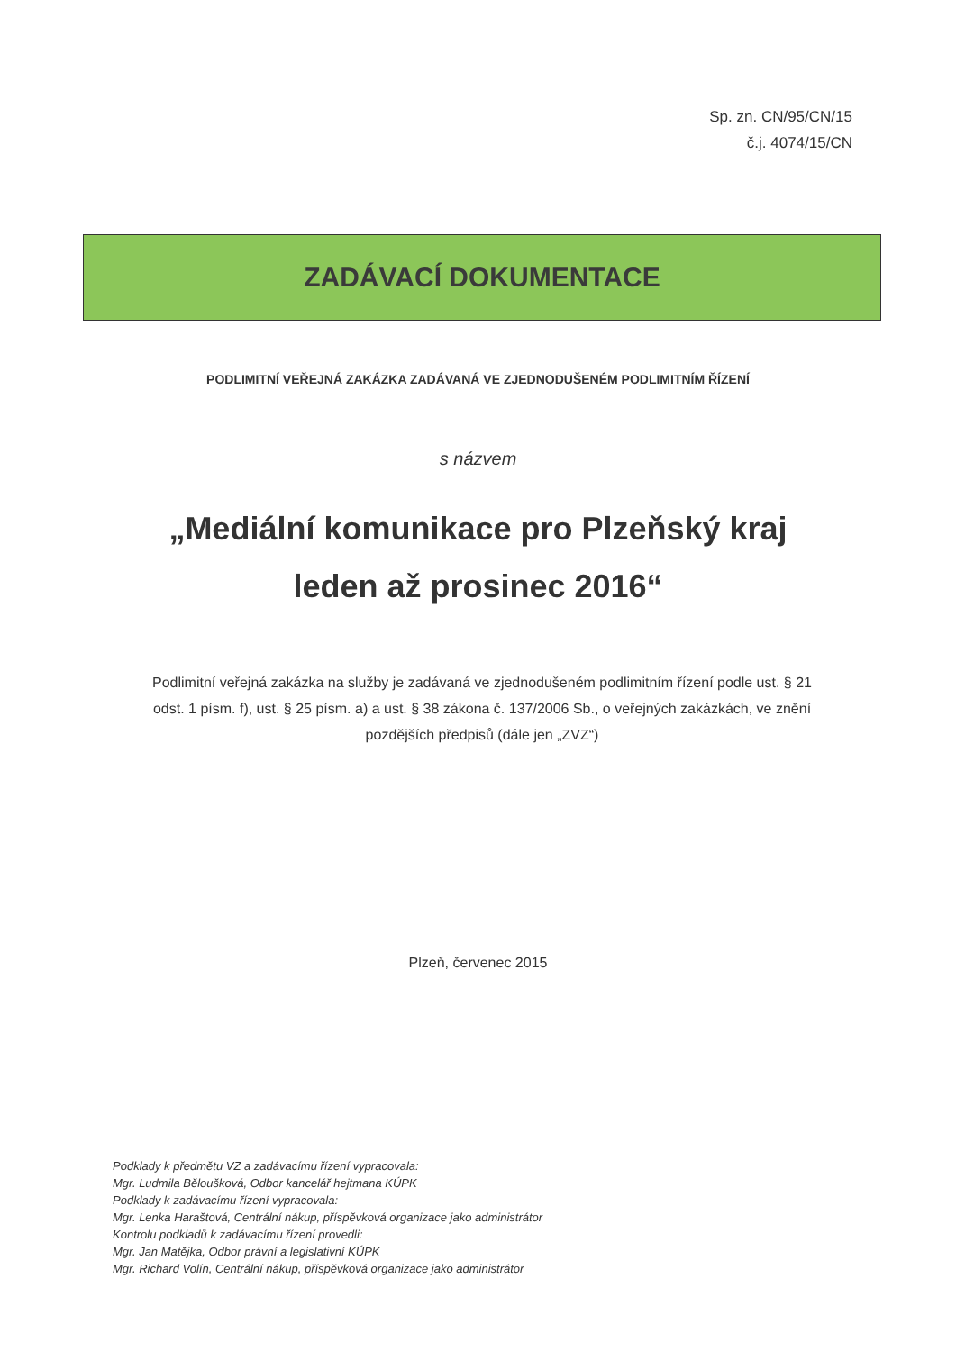Sp. zn. CN/95/CN/15
č.j. 4074/15/CN
ZADÁVACÍ DOKUMENTACE
PODLIMITNÍ VEŘEJNÁ ZAKÁZKA ZADÁVANÁ VE ZJEDNODUŠENÉM PODLIMITNÍM ŘÍZENÍ
s názvem
„Mediální komunikace pro Plzeňský kraj
leden až prosinec 2016“
Podlimitní veřejná zakázka na služby je zadávaná ve zjednodušeném podlimitním řízení podle ust. § 21 odst. 1 písm. f), ust. § 25 písm. a) a ust. § 38 zákona č. 137/2006 Sb., o veřejných zakázkách, ve znění pozdějších předpisů (dále jen „ZVZ“)
Plzeň, červenec 2015
Podklady k předmětu VZ a zadávacímu řízení vypracovala:
Mgr. Ludmila Běloušková, Odbor kancelář hejtmana KÚPK
Podklady k zadávacímu řízení vypracovala:
Mgr. Lenka Haraštová, Centrální nákup, příspěvková organizace jako administrátor
Kontrolu podkladů k zadávacímu řízení provedli:
Mgr. Jan Matějka, Odbor právní a legislativní KÚPK
Mgr. Richard Volín, Centrální nákup, příspěvková organizace jako administrátor